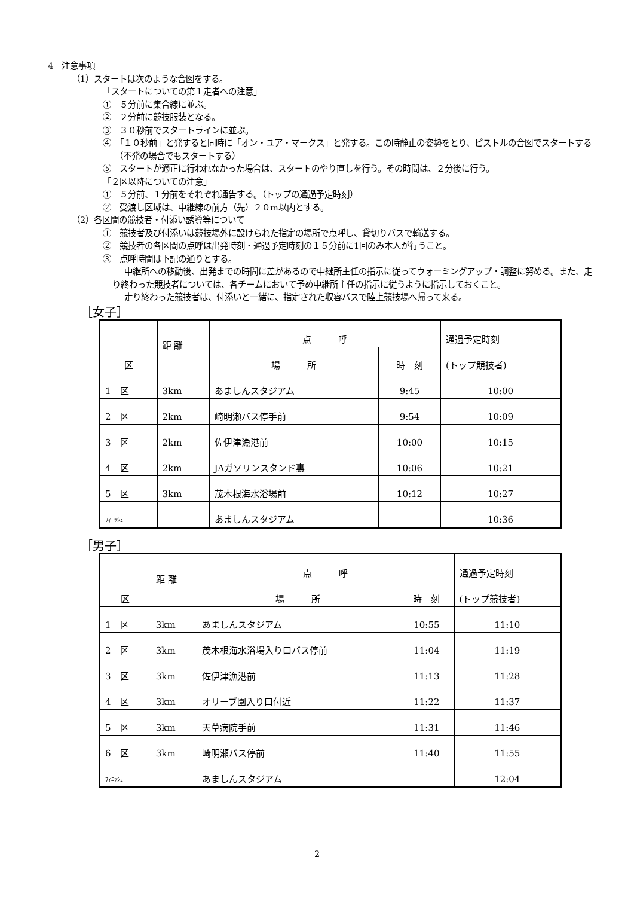4　注意事項
（1）スタートは次のような合図をする。
「スタートについての第１走者への注意」
①　５分前に集合線に並ぶ。
②　２分前に競技服装となる。
③　３０秒前でスタートラインに並ぶ。
④　「１０秒前」と発すると同時に「オン・ユア・マークス」と発する。この時静止の姿勢をとり、ピストルの合図でスタートする（不発の場合でもスタートする）
⑤　スタートが適正に行われなかった場合は、スタートのやり直しを行う。その時間は、２分後に行う。
「２区以降についての注意」
①　５分前、１分前をそれぞれ通告する。（トップの通過予定時刻）
②　受渡し区域は、中継線の前方（先）２０m以内とする。
（2）各区間の競技者・付添い誘導等について
①　競技者及び付添いは競技場外に設けられた指定の場所で点呼し、貸切りバスで輸送する。
②　競技者の各区間の点呼は出発時刻・通過予定時刻の１５分前に1回のみ本人が行うこと。
③　点呼時間は下記の通りとする。
中継所への移動後、出発までの時間に差があるので中継所主任の指示に従ってウォーミングアップ・調整に努める。また、走り終わった競技者については、各チームにおいて予め中継所主任の指示に従うように指示しておくこと。
走り終わった競技者は、付添いと一緒に、指定された収容バスで陸上競技場へ帰って来る。
［女子］
| 区 | 距 離 | 点 呼 | | 通過予定時刻 (トップ競技者) |
| | | 場 所 | 時 刻 | |
| 1 区 | 3km | あましんスタジアム | 9:45 | 10:00 |
| 2 区 | 2km | 崎明瀬バス停手前 | 9:54 | 10:09 |
| 3 区 | 2km | 佐伊津漁港前 | 10:00 | 10:15 |
| 4 区 | 2km | JAガソリンスタンド裏 | 10:06 | 10:21 |
| 5 区 | 3km | 茂木根海水浴場前 | 10:12 | 10:27 |
| ﾌｨﾆｯｼｭ | | あましんスタジアム | | 10:36 |
［男子］
| 区 | 距 離 | 点 呼 | | 通過予定時刻 (トップ競技者) |
| | | 場 所 | 時 刻 | |
| 1 区 | 3km | あましんスタジアム | 10:55 | 11:10 |
| 2 区 | 3km | 茂木根海水浴場入り口バス停前 | 11:04 | 11:19 |
| 3 区 | 3km | 佐伊津漁港前 | 11:13 | 11:28 |
| 4 区 | 3km | オリーブ園入り口付近 | 11:22 | 11:37 |
| 5 区 | 3km | 天草病院手前 | 11:31 | 11:46 |
| 6 区 | 3km | 崎明瀬バス停前 | 11:40 | 11:55 |
| ﾌｨﾆｯｼｭ | | あましんスタジアム | | 12:04 |
2